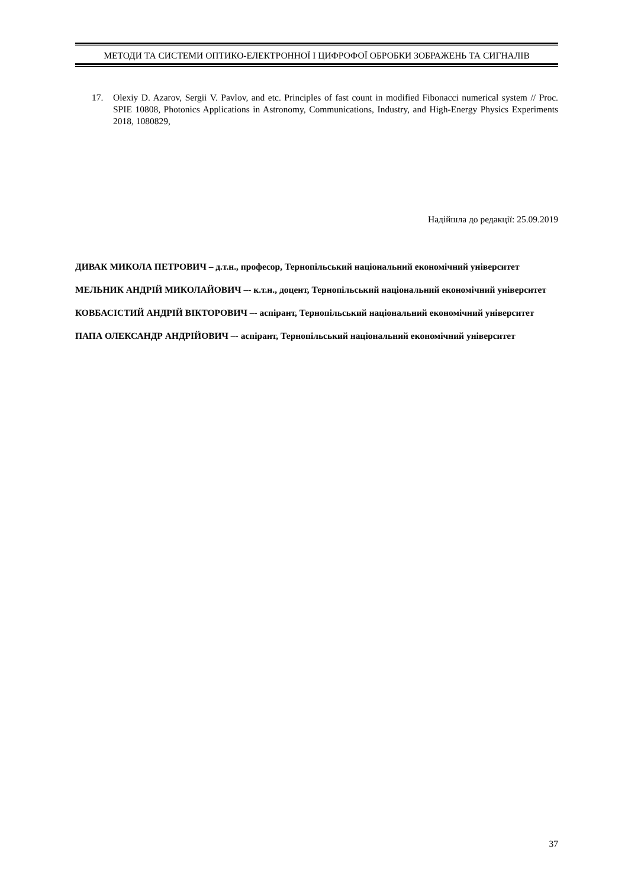МЕТОДИ ТА СИСТЕМИ ОПТИКО-ЕЛЕКТРОННОЇ І ЦИФРОФОЇ ОБРОБКИ ЗОБРАЖЕНЬ ТА СИГНАЛІВ
17. Olexiy D. Azarov, Sergii V. Pavlov, and etc. Principles of fast count in modified Fibonacci numerical system // Proc. SPIE 10808, Photonics Applications in Astronomy, Communications, Industry, and High-Energy Physics Experiments 2018, 1080829,
Надійшла до редакції: 25.09.2019
ДИВАК МИКОЛА ПЕТРОВИЧ – д.т.н., професор, Тернопільський національний економічний університет
МЕЛЬНИК АНДРІЙ МИКОЛАЙОВИЧ –- к.т.н., доцент, Тернопільський національний економічний університет
КОВБАСІСТИЙ АНДРІЙ ВІКТОРОВИЧ –- аспірант, Тернопільський національний економічний університет
ПАПА ОЛЕКСАНДР АНДРІЙОВИЧ –- аспірант, Тернопільський національний економічний університет
37